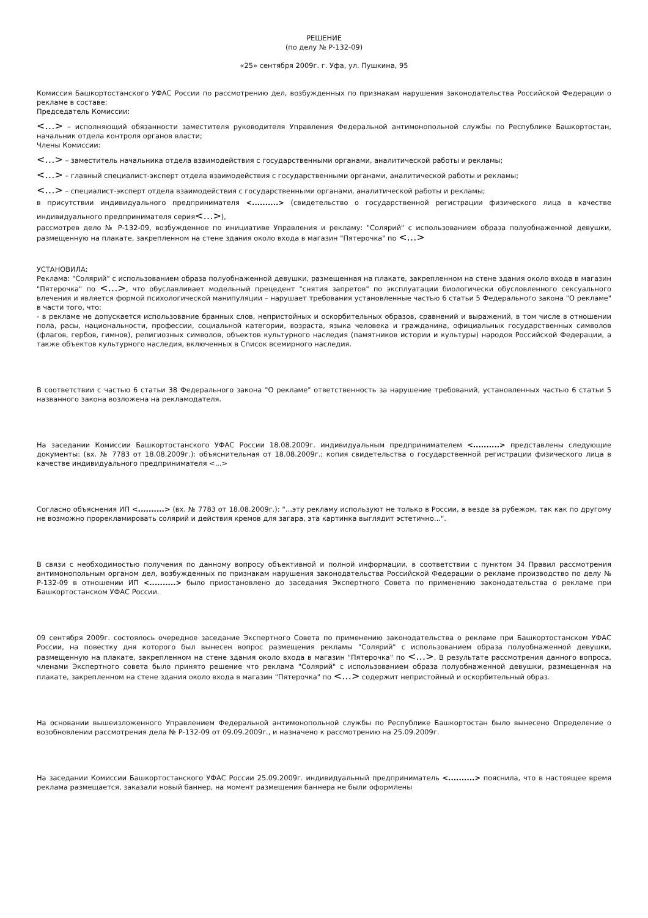РЕШЕНИЕ
(по делу № Р-132-09)
«25» сентября 2009г. г. Уфа, ул. Пушкина, 95
Комиссия Башкортостанского УФАС России по рассмотрению дел, возбужденных по признакам нарушения законодательства Российской Федерации о рекламе в составе:
Председатель Комиссии:
<…> – исполняющий обязанности заместителя руководителя Управления Федеральной антимонопольной службы по Республике Башкортостан, начальник отдела контроля органов власти;
Члены Комиссии:
<…> – заместитель начальника отдела взаимодействия с государственными органами, аналитической работы и рекламы;
<…> – главный специалист-эксперт отдела взаимодействия с государственными органами, аналитической работы и рекламы;
<…> – специалист-эксперт отдела взаимодействия с государственными органами, аналитической работы и рекламы;
в присутствии индивидуального предпринимателя <..........> (свидетельство о государственной регистрации физического лица в качестве индивидуального предпринимателя серия<…>),
рассмотрев дело № Р-132-09, возбужденное по инициативе Управления и рекламу: "Солярий" с использованием образа полуобнаженной девушки, размещенную на плакате, закрепленном на стене здания около входа в магазин "Пятерочка" по <…>
УСТАНОВИЛА:
Реклама: "Солярий" с использованием образа полуобнаженной девушки, размещенная на плакате, закрепленном на стене здания около входа в магазин "Пятерочка" по <…>, что обуславливает модельный прецедент "снятия запретов" по эксплуатации биологически обусловленного сексуального влечения и является формой психологической манипуляции – нарушает требования установленные частью 6 статьи 5 Федерального закона "О рекламе" в части того, что:
- в рекламе не допускается использование бранных слов, непристойных и оскорбительных образов, сравнений и выражений, в том числе в отношении пола, расы, национальности, профессии, социальной категории, возраста, языка человека и гражданина, официальных государственных символов (флагов, гербов, гимнов), религиозных символов, объектов культурного наследия (памятников истории и культуры) народов Российской Федерации, а также объектов культурного наследия, включенных в Список всемирного наследия.
В соответствии с частью 6 статьи 38 Федерального закона "О рекламе" ответственность за нарушение требований, установленных частью 6 статьи 5 названного закона возложена на рекламодателя.
На заседании Комиссии Башкортостанского УФАС России 18.08.2009г. индивидуальным предпринимателем <..........> представлены следующие документы: (вх. № 7783 от 18.08.2009г.): объяснительная от 18.08.2009г.; копия свидетельства о государственной регистрации физического лица в качестве индивидуального предпринимателя <...>
Согласно объяснения ИП <..........> (вх. № 7783 от 18.08.2009г.): "…эту рекламу используют не только в России, а везде за рубежом, так как по другому не возможно прорекламировать солярий и действия кремов для загара, эта картинка выглядит эстетично…".
В связи с необходимостью получения по данному вопросу объективной и полной информации, в соответствии с пунктом 34 Правил рассмотрения антимонопольным органом дел, возбужденных по признакам нарушения законодательства Российской Федерации о рекламе производство по делу № Р-132-09 в отношении ИП <..........> было приостановлено до заседания Экспертного Совета по применению законодательства о рекламе при Башкортостанском УФАС России.
09 сентября 2009г. состоялось очередное заседание Экспертного Совета по применению законодательства о рекламе при Башкортостанском УФАС России, на повестку дня которого был вынесен вопрос размещения рекламы "Солярий" с использованием образа полуобнаженной девушки, размещенную на плакате, закрепленном на стене здания около входа в магазин "Пятерочка" по <…>. В результате рассмотрения данного вопроса, членами Экспертного совета было принято решение что реклама "Солярий" с использованием образа полуобнаженной девушки, размещенная на плакате, закрепленном на стене здания около входа в магазин "Пятерочка" по <…> содержит непристойный и оскорбительный образ.
На основании вышеизложенного Управлением Федеральной антимонопольной службы по Республике Башкортостан было вынесено Определение о возобновлении рассмотрения дела № Р-132-09 от 09.09.2009г., и назначено к рассмотрению на 25.09.2009г.
На заседании Комиссии Башкортостанского УФАС России 25.09.2009г. индивидуальный предприниматель <..........> пояснила, что в настоящее время реклама размещается, заказали новый баннер, на момент размещения баннера не были оформлены